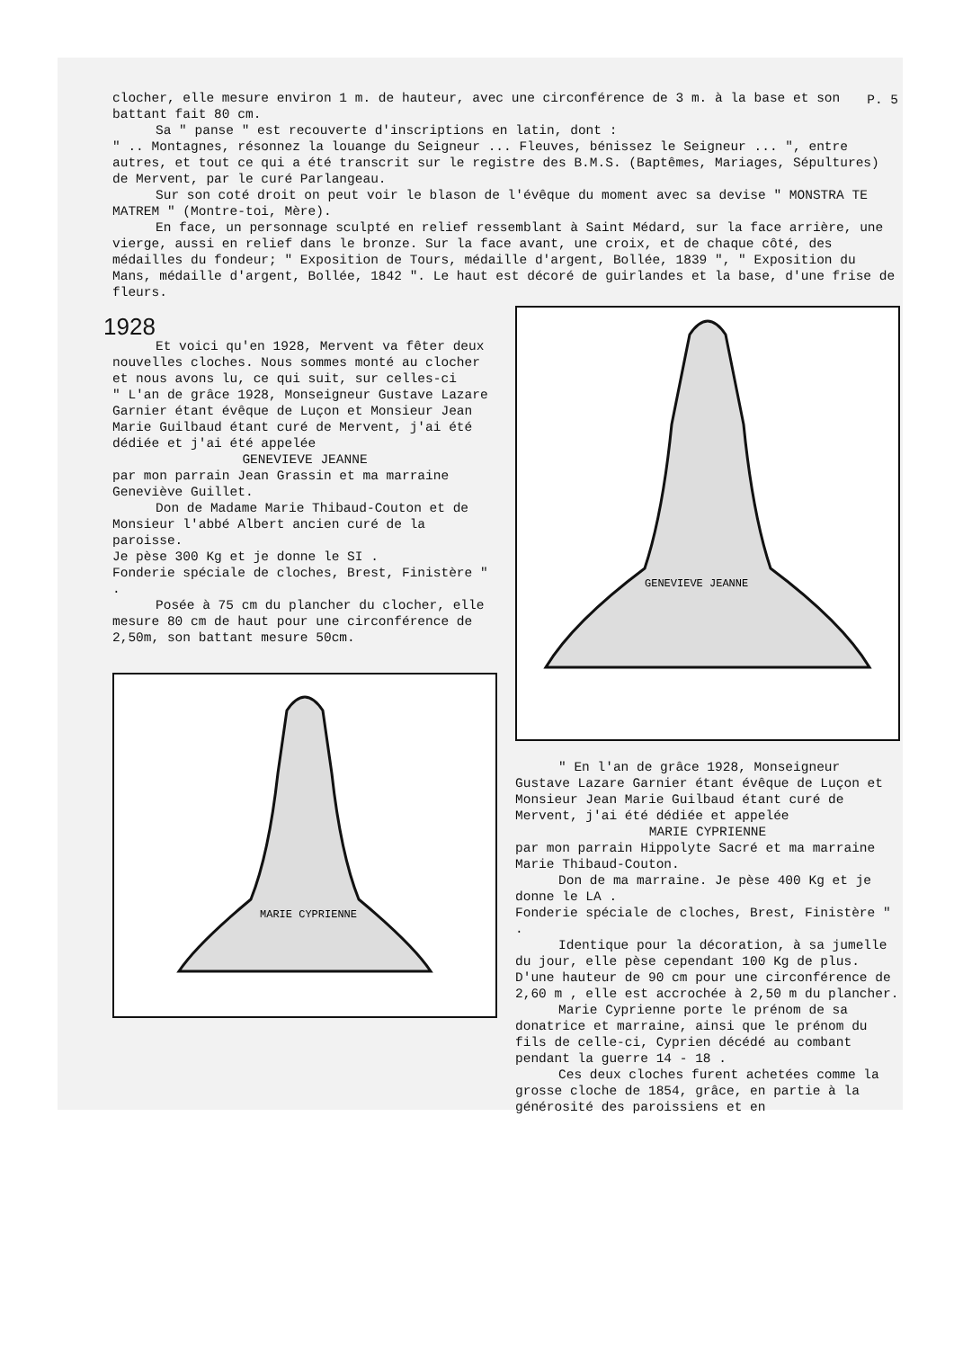P. 5
clocher, elle mesure environ 1 m. de hauteur, avec une circonférence de 3 m. à la base et son battant fait 80 cm.
Sa " panse " est recouverte d'inscriptions en latin, dont :
" .. Montagnes, résonnez la louange du Seigneur ... Fleuves, bénissez le Seigneur ... ", entre autres, et tout ce qui a été transcrit sur le registre des B.M.S. (Baptêmes, Mariages, Sépultures) de Mervent, par le curé Parlangeau.
Sur son coté droit on peut voir le blason de l'évêque du moment avec sa devise " MONSTRA TE MATREM " (Montre-toi, Mère).
En face, un personnage sculpté en relief ressemblant à Saint Médard, sur la face arrière, une vierge, aussi en relief dans le bronze. Sur la face avant, une croix, et de chaque côté, des médailles du fondeur; " Exposition de Tours, médaille d'argent, Bollée, 1839 ", " Exposition du Mans, médaille d'argent, Bollée, 1842 ". Le haut est décoré de guirlandes et la base, d'une frise de fleurs.
1928
Et voici qu'en 1928, Mervent va fêter deux nouvelles cloches. Nous sommes monté au clocher et nous avons lu, ce qui suit, sur celles-ci
" L'an de grâce 1928, Monseigneur Gustave Lazare Garnier étant évêque de Luçon et Monsieur Jean Marie Guilbaud étant curé de Mervent, j'ai été dédiée et j'ai été appelée
GENEVIEVE JEANNE
par mon parrain Jean Grassin et ma marraine Geneviève Guillet.
Don de Madame Marie Thibaud-Couton et de Monsieur l'abbé Albert ancien curé de la paroisse.
Je pèse 300 Kg et je donne le SI .
Fonderie spéciale de cloches, Brest, Finistère " .
Posée à 75 cm du plancher du clocher, elle mesure 80 cm de haut pour une circonférence de 2,50m, son battant mesure 50cm.
MARIE CYPRIENNE
GENEVIEVE JEANNE
" En l'an de grâce 1928, Monseigneur Gustave Lazare Garnier étant évêque de Luçon et Monsieur Jean Marie Guilbaud étant curé de Mervent, j'ai été dédiée et appelée
MARIE CYPRIENNE
par mon parrain Hippolyte Sacré et ma marraine Marie Thibaud-Couton.
Don de ma marraine. Je pèse 400 Kg et je donne le LA .
Fonderie spéciale de cloches, Brest, Finistère " .
Identique pour la décoration, à sa jumelle du jour, elle pèse cependant 100 Kg de plus. D'une hauteur de 90 cm pour une circonférence de 2,60 m , elle est accrochée à 2,50 m du plancher.
Marie Cyprienne porte le prénom de sa donatrice et marraine, ainsi que le prénom du fils de celle-ci, Cyprien décédé au combant pendant la guerre 14 - 18 .
Ces deux cloches furent achetées comme la grosse cloche de 1854, grâce, en partie à la générosité des paroissiens et en